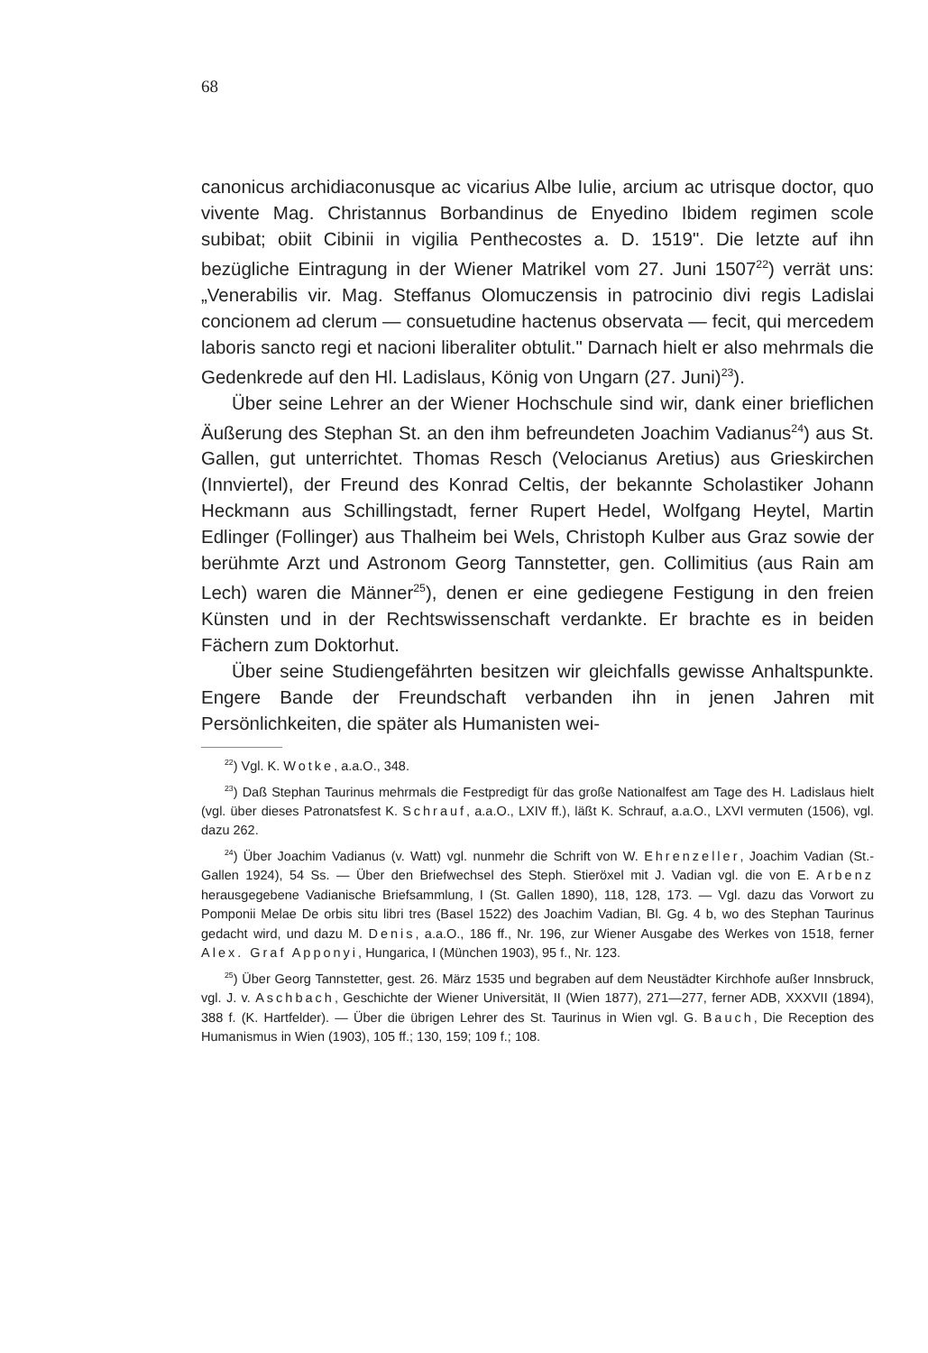68
canonicus archidiaconusque ac vicarius Albe Iulie, arcium ac utrisque doctor, quo vivente Mag. Christannus Borbandinus de Enyedino Ibidem regimen scole subibat; obiit Cibinii in vigilia Penthecostes a. D. 1519". Die letzte auf ihn bezügliche Eintragung in der Wiener Matrikel vom 27. Juni 1507<sup>22</sup>) verrät uns: „Venerabilis vir. Mag. Steffanus Olomuczensis in patrocinio divi regis Ladislai concionem ad clerum — consuetudine hactenus observata — fecit, qui mercedem laboris sancto regi et nacioni liberaliter obtulit." Darnach hielt er also mehrmals die Gedenkrede auf den Hl. Ladislaus, König von Ungarn (27. Juni)<sup>23</sup>).
Über seine Lehrer an der Wiener Hochschule sind wir, dank einer brieflichen Äußerung des Stephan St. an den ihm befreundeten Joachim Vadianus<sup>24</sup>) aus St. Gallen, gut unterrichtet. Thomas Resch (Velocianus Aretius) aus Grieskirchen (Innviertel), der Freund des Konrad Celtis, der bekannte Scholastiker Johann Heckmann aus Schillingstadt, ferner Rupert Hedel, Wolfgang Heytel, Martin Edlinger (Follinger) aus Thalheim bei Wels, Christoph Kulber aus Graz sowie der berühmte Arzt und Astronom Georg Tannstetter, gen. Collimitius (aus Rain am Lech) waren die Männer<sup>25</sup>), denen er eine gediegene Festigung in den freien Künsten und in der Rechtswissenschaft verdankte. Er brachte es in beiden Fächern zum Doktorhut.
Über seine Studiengefährten besitzen wir gleichfalls gewisse Anhaltspunkte. Engere Bande der Freundschaft verbanden ihn in jenen Jahren mit Persönlichkeiten, die später als Humanisten wei-
<sup>22</sup>) Vgl. K. Wotke, a.a.O., 348.
<sup>23</sup>) Daß Stephan Taurinus mehrmals die Festpredigt für das große Nationalfest am Tage des H. Ladislaus hielt (vgl. über dieses Patronatsfest K. Schrauf, a.a.O., LXIV ff.), läßt K. Schrauf, a.a.O., LXVI vermuten (1506), vgl. dazu 262.
<sup>24</sup>) Über Joachim Vadianus (v. Watt) vgl. nunmehr die Schrift von W. Ehrenzeller, Joachim Vadian (St.-Gallen 1924), 54 Ss. — Über den Briefwechsel des Steph. Stieröxel mit J. Vadian vgl. die von E. Arbenz herausgegebene Vadianische Briefsammlung, I (St. Gallen 1890), 118, 128, 173. — Vgl. dazu das Vorwort zu Pomponii Melae De orbis situ libri tres (Basel 1522) des Joachim Vadian, Bl. Gg. 4 b, wo des Stephan Taurinus gedacht wird, und dazu M. Denis, a.a.O., 186 ff., Nr. 196, zur Wiener Ausgabe des Werkes von 1518, ferner Alex. Graf Apponyi, Hungarica, I (München 1903), 95 f., Nr. 123.
<sup>25</sup>) Über Georg Tannstetter, gest. 26. März 1535 und begraben auf dem Neustädter Kirchhofe außer Innsbruck, vgl. J. v. Aschbach, Geschichte der Wiener Universität, II (Wien 1877), 271—277, ferner ADB, XXXVII (1894), 388 f. (K. Hartfelder). — Über die übrigen Lehrer des St. Taurinus in Wien vgl. G. Bauch, Die Reception des Humanismus in Wien (1903), 105 ff.; 130, 159; 109 f.; 108.